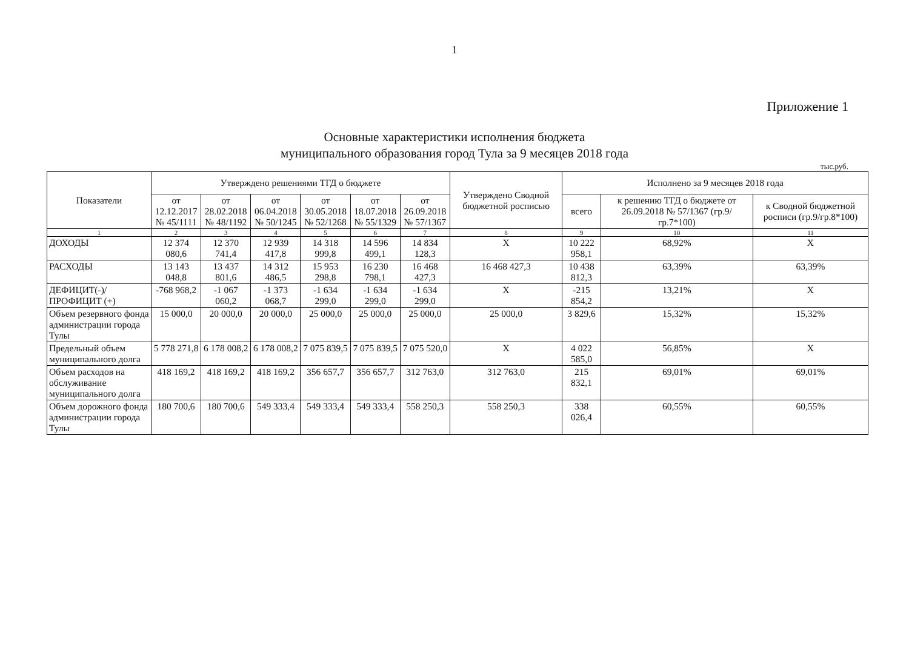1
Приложение 1
Основные характеристики исполнения бюджета
муниципального образования город Тула за 9 месяцев 2018 года
тыс.руб.
| Показатели | Утверждено решениями ТГД о бюджете | | | | | | Утверждено Сводной бюджетной росписью | Исполнено за 9 месяцев 2018 года | | |
| --- | --- | --- | --- | --- | --- | --- | --- | --- | --- | --- |
| | от 12.12.2017 № 45/1111 | от 28.02.2018 № 48/1192 | от 06.04.2018 № 50/1245 | от 30.05.2018 № 52/1268 | от 18.07.2018 № 55/1329 | от 26.09.2018 № 57/1367 | | всего | к решению ТГД о бюджете от 26.09.2018 № 57/1367 (гр.9/гр.7*100) | к Сводной бюджетной росписи (гр.9/гр.8*100) |
| 1 | 2 | 3 | 4 | 5 | 6 | 7 | 8 | 9 | 10 | 11 |
| ДОХОДЫ | 12 374 080,6 | 12 370 741,4 | 12 939 417,8 | 14 318 999,8 | 14 596 499,1 | 14 834 128,3 | X | 10 222 958,1 | 68,92% | X |
| РАСХОДЫ | 13 143 048,8 | 13 437 801,6 | 14 312 486,5 | 15 953 298,8 | 16 230 798,1 | 16 468 427,3 | 16 468 427,3 | 10 438 812,3 | 63,39% | 63,39% |
| ДЕФИЦИТ(-)/ ПРОФИЦИТ (+) | -768 968,2 | -1 067 060,2 | -1 373 068,7 | -1 634 299,0 | -1 634 299,0 | -1 634 299,0 | X | -215 854,2 | 13,21% | X |
| Объем резервного фонда администрации города Тулы | 15 000,0 | 20 000,0 | 20 000,0 | 25 000,0 | 25 000,0 | 25 000,0 | 25 000,0 | 3 829,6 | 15,32% | 15,32% |
| Предельный объем муниципального долга | 5 778 271,8 | 6 178 008,2 | 6 178 008,2 | 7 075 839,5 | 7 075 839,5 | 7 075 520,0 | X | 4 022 585,0 | 56,85% | X |
| Объем расходов на обслуживание муниципального долга | 418 169,2 | 418 169,2 | 418 169,2 | 356 657,7 | 356 657,7 | 312 763,0 | 312 763,0 | 215 832,1 | 69,01% | 69,01% |
| Объем дорожного фонда администрации города Тулы | 180 700,6 | 180 700,6 | 549 333,4 | 549 333,4 | 549 333,4 | 558 250,3 | 558 250,3 | 338 026,4 | 60,55% | 60,55% |